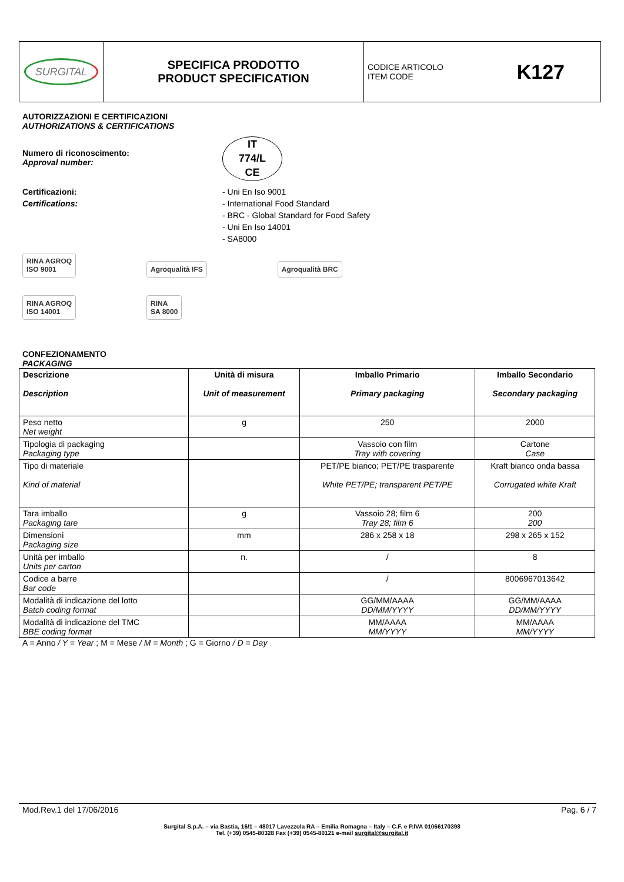| SURGITAL | SPECIFICA PRODOTTO PRODUCT SPECIFICATION | CODICE ARTICOLO ITEM CODE K127 |
AUTORIZZAZIONI E CERTIFICAZIONI
AUTHORIZATIONS & CERTIFICATIONS
Numero di riconoscimento:
Approval number:
IT
774/L
CE
Certificazioni:
Certifications:
- Uni En Iso 9001
- International Food Standard
- BRC - Global Standard for Food Safety
- Uni En Iso 14001
- SA8000
RINA AGROQ
ISO 9001 Agroqualità IFS Agroqualità BRC
RINA AGROQ
ISO 14001 RINA
SA 8000
CONFEZIONAMENTO
PACKAGING
| Descrizione Description | Unità di misura Unit of measurement | Imballo Primario Primary packaging | Imballo Secondario Secondary packaging |
| --- | --- | --- | --- |
| Peso netto Net weight | g | 250 | 2000 |
| Tipologia di packaging Packaging type | | Vassoio con film Tray with covering | Cartone Case |
| Tipo di materiale Kind of material | | PET/PE bianco; PET/PE trasparente White PET/PE; transparent PET/PE | Kraft bianco onda bassa Corrugated white Kraft |
| Tara imballo Packaging tare | g | Vassoio 28; film 6 Tray 28; film 6 | 200 200 |
| Dimensioni Packaging size | mm | 286 x 258 x 18 | 298 x 265 x 152 |
| Unità per imballo Units per carton | n. | / | 8 |
| Codice a barre Bar code | | / | 8006967013642 |
| Modalità di indicazione del lotto Batch coding format | | GG/MM/AAAA DD/MM/YYYY | GG/MM/AAAA DD/MM/YYYY |
| Modalità di indicazione del TMC BBE coding format | | MM/AAAA MM/YYYY | MM/AAAA MM/YYYY |
A = Anno / Y = Year ; M = Mese / M = Month ; G = Giorno / D = Day
Mod.Rev.1 del 17/06/2016 Pag. 6 / 7
Surgital S.p.A. – via Bastia, 16/1 – 48017 Lavezzola RA – Emilia Romagna – Italy – C.F. e P.IVA 01066170398
Tel. (+39) 0545-80328 Fax (+39) 0545-80121 e-mail surgital@surgital.it